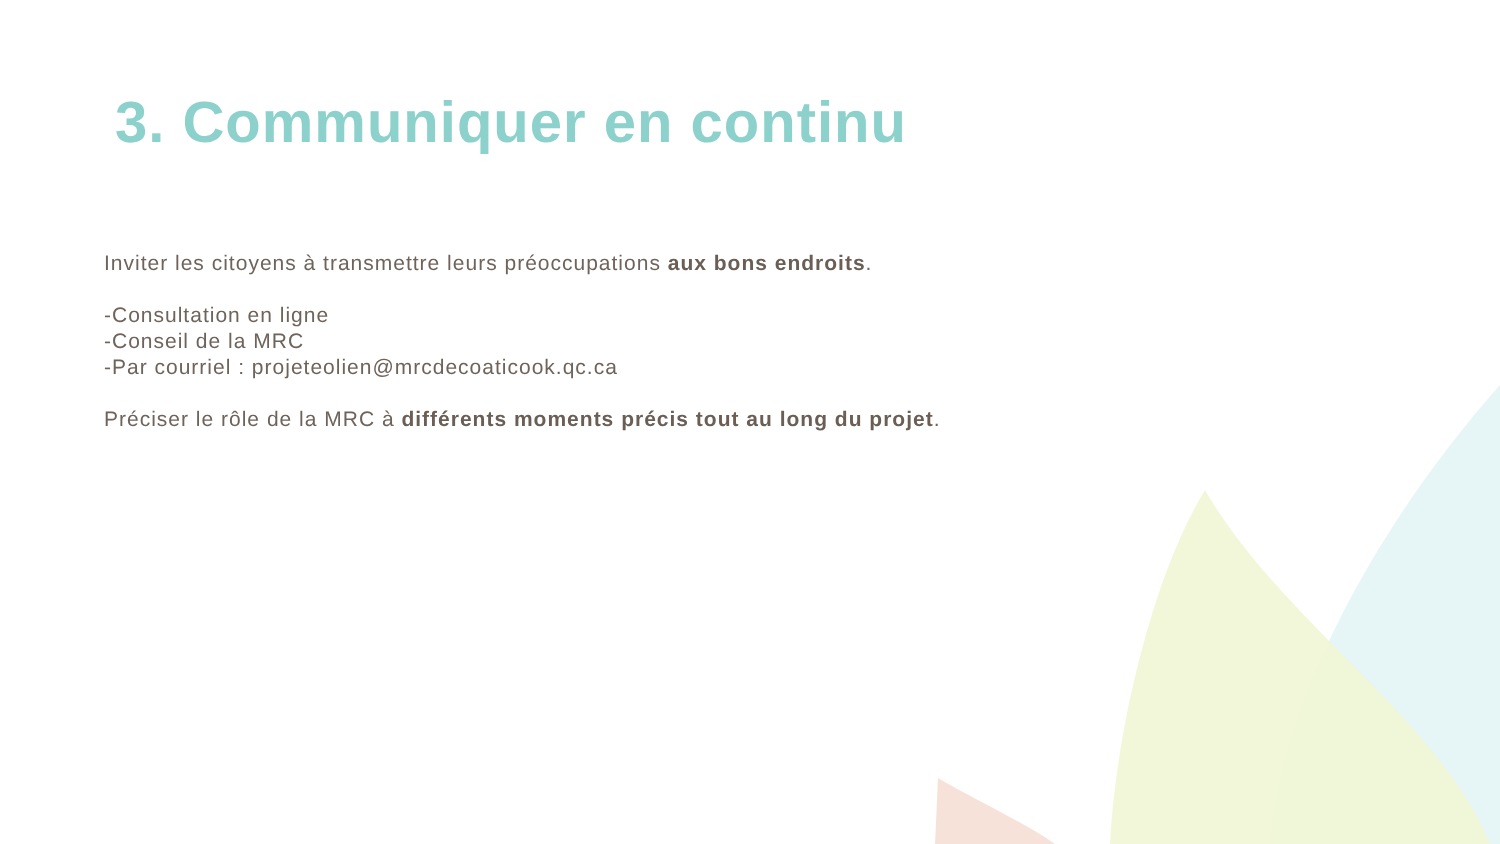3. Communiquer en continu
Inviter les citoyens à transmettre leurs préoccupations aux bons endroits.
-Consultation en ligne
-Conseil de la MRC
-Par courriel : projeteolien@mrcdecoaticook.qc.ca
Préciser le rôle de la MRC à différents moments précis tout au long du projet.